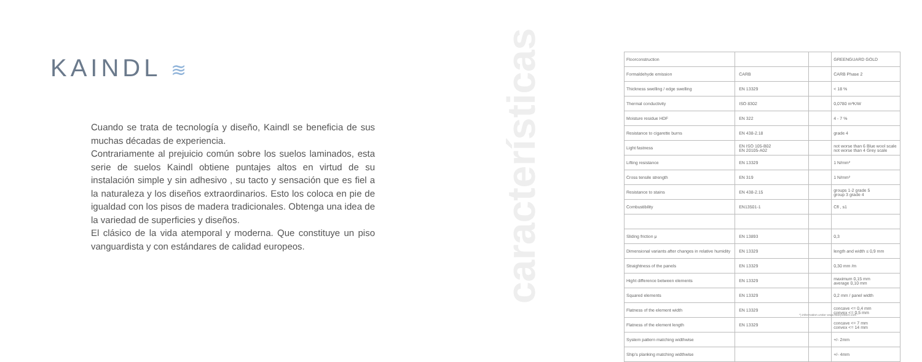KAINDL ≋
Cuando se trata de tecnología y diseño, Kaindl se beneficia de sus muchas décadas de experiencia.
Contrariamente al prejuicio común sobre los suelos laminados, esta serie de suelos Kaindl obtiene puntajes altos en virtud de su instalación simple y sin adhesivo , su tacto y sensación que es fiel a la naturaleza y los diseños extraordinarios. Esto los coloca en pie de igualdad con los pisos de madera tradicionales. Obtenga una idea de la variedad de superficies y diseños.
El clásico de la vida atemporal y moderna. Que constituye un piso vanguardista y con estándares de calidad europeos.
características
| Floorconstruction | | | GREENGUARD GOLD |
| Formaldehyde emission | CARB | | CARB Phase 2 |
| Thickness swelling / edge swelling | EN 13329 | | < 18 % |
| Thermal conductivity | ISO 8302 | | 0,0780 m²K/W |
| Moisture residue HDF | EN 322 | | 4 - 7 % |
| Resistance to cigarette burns | EN 438-2.18 | | grade 4 |
| Light fastness | EN ISO 105-B02 EN 20105-A02 | | not worse than 6 Blue wool scale not worse than 4 Grey scale |
| Lifting resistance | EN 13329 | | 1 N/mm² |
| Cross tensile strength | EN 319 | | 1 N/mm² |
| Resistance to stains | EN 438-2.15 | | groups 1-2 grade 5 group 3 grade 4 |
| Combustibility | EN13501-1 | | Cfl , s1 |
| Sliding friction μ | EN 13893 | | 0,3 |
| Dimensional variants after changes in relative humidity | EN 13329 | | length and width ≤ 0,9 mm |
| Straightness of the panels | EN 13329 | | 0,30 mm /m |
| Hight difference between elements | EN 13329 | | maximum 0,15 mm average 0,10 mm |
| Squared elements | EN 13329 | | 0,2 mm / panel width |
| Flatness of the element width | EN 13329 | | concave <= 0,4 mm convex <= 0,5 mm |
| Flatness of the element length | EN 13329 | | concave <= 7 mm convex <= 14 mm |
| System pattern matching widthwise | | | +/- 2mm |
| Ship's planking matching widthwise | | | +/- 4mm |
*) information under www.floorprotect.com